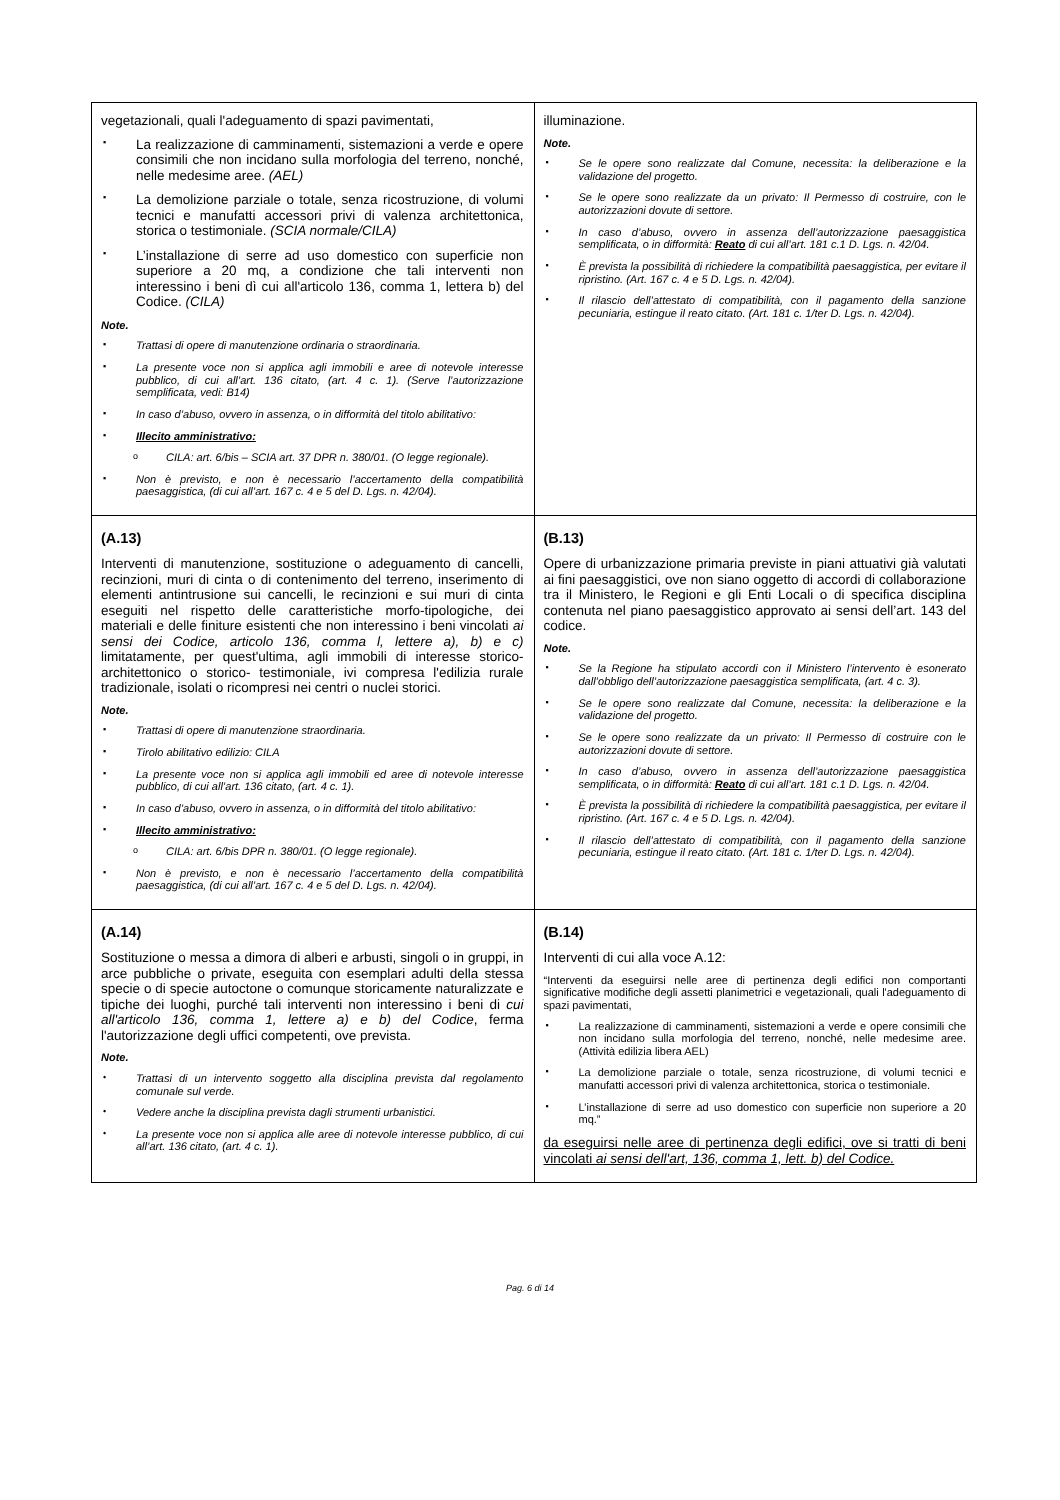| vegetazionali, quali l'adeguamento di spazi pavimentati, ▪ La realizzazione di camminamenti, sistemazioni a verde e opere consimili che non incidano sulla morfologia del terreno, nonché, nelle medesime aree. (AEL) ▪ La demolizione parziale o totale, senza ricostruzione, di volumi tecnici e manufatti accessori privi di valenza architettonica, storica o testimoniale. (SCIA normale/CILA) ▪ L’installazione di serre ad uso domestico con superficie non superiore a 20 mq, a condizione che tali interventi non interessino i beni dì cui all'articolo 136, comma 1, lettera b) del Codice. (CILA) Note. ▪ Trattasi di opere di manutenzione ordinaria o straordinaria. ▪ La presente voce non si applica agli immobili e aree di notevole interesse pubblico, di cui all’art. 136 citato, (art. 4 c. 1). (Serve l’autorizzazione semplificata, vedi: B14) ▪ In caso d’abuso, ovvero in assenza, o in difformità del titolo abilitativo: ▪ Illecito amministrativo: o CILA: art. 6/bis – SCIA art. 37 DPR n. 380/01. (O legge regionale). ▪ Non è previsto, e non è necessario l’accertamento della compatibilità paesaggistica, (di cui all’art. 167 c. 4 e 5 del D. Lgs. n. 42/04). | illuminazione. Note. ▪ Se le opere sono realizzate dal Comune, necessita: la deliberazione e la validazione del progetto. ▪ Se le opere sono realizzate da un privato: Il Permesso di costruire, con le autorizzazioni dovute di settore. ▪ In caso d’abuso, ovvero in assenza dell’autorizzazione paesaggistica semplificata, o in difformità: Reato di cui all’art. 181 c.1 D. Lgs. n. 42/04. ▪ È prevista la possibilità di richiedere la compatibilità paesaggistica, per evitare il ripristino. (Art. 167 c. 4 e 5 D. Lgs. n. 42/04). ▪ Il rilascio dell’attestato di compatibilità, con il pagamento della sanzione pecuniaria, estingue il reato citato. (Art. 181 c. 1/ter D. Lgs. n. 42/04). |
| (A.13) Interventi di manutenzione, sostituzione o adeguamento di cancelli, recinzioni, muri di cinta o di contenimento del terreno, inserimento di elementi antintrusione sui cancelli, le recinzioni e sui muri di cinta eseguiti nel rispetto delle caratteristiche morfo-tipologiche, dei materiali e delle finiture esistenti che non interessino i beni vincolati ai sensi dei Codice, articolo 136, comma l, lettere a), b) e c) limitatamente, per quest'ultima, agli immobili di interesse storico-architettonico o storico- testimoniale, ivi compresa l'edilizia rurale tradizionale, isolati o ricompresi nei centri o nuclei storici. Note. ▪ Trattasi di opere di manutenzione straordinaria. ▪ Tirolo abilitativo edilizio: CILA ▪ La presente voce non si applica agli immobili ed aree di notevole interesse pubblico, di cui all’art. 136 citato, (art. 4 c. 1). ▪ In caso d’abuso, ovvero in assenza, o in difformità del titolo abilitativo: ▪ Illecito amministrativo: o CILA: art. 6/bis DPR n. 380/01. (O legge regionale). ▪ Non è previsto, e non è necessario l’accertamento della compatibilità paesaggistica, (di cui all’art. 167 c. 4 e 5 del D. Lgs. n. 42/04). | (B.13) Opere di urbanizzazione primaria previste in piani attuativi già valutati ai fini paesaggistici, ove non siano oggetto di accordi di collaborazione tra il Ministero, le Regioni e gli Enti Locali o di specifica disciplina contenuta nel piano paesaggistico approvato ai sensi dell’art. 143 del codice. Note. ▪ Se la Regione ha stipulato accordi con il Ministero l’intervento è esonerato dall’obbligo dell’autorizzazione paesaggistica semplificata, (art. 4 c. 3). ▪ Se le opere sono realizzate dal Comune, necessita: la deliberazione e la validazione del progetto. ▪ Se le opere sono realizzate da un privato: Il Permesso di costruire con le autorizzazioni dovute di settore. ▪ In caso d’abuso, ovvero in assenza dell’autorizzazione paesaggistica semplificata, o in difformità: Reato di cui all’art. 181 c.1 D. Lgs. n. 42/04. ▪ È prevista la possibilità di richiedere la compatibilità paesaggistica, per evitare il ripristino. (Art. 167 c. 4 e 5 D. Lgs. n. 42/04). ▪ Il rilascio dell’attestato di compatibilità, con il pagamento della sanzione pecuniaria, estingue il reato citato. (Art. 181 c. 1/ter D. Lgs. n. 42/04). |
| (A.14) Sostituzione o messa a dimora di alberi e arbusti, singoli o in gruppi, in arce pubbliche o private, eseguita con esemplari adulti della stessa specie o di specie autoctone o comunque storicamente naturalizzate e tipiche dei luoghi, purché tali interventi non interessino i beni di cui all'articolo 136, comma 1, lettere a) e b) del Codice , ferma l'autorizzazione degli uffici competenti, ove prevista. Note. • Trattasi di un intervento soggetto alla disciplina prevista dal regolamento comunale sul verde. • Vedere anche la disciplina prevista dagli strumenti urbanistici. • La presente voce non si applica alle aree di notevole interesse pubblico, di cui all’art. 136 citato, (art. 4 c. 1). | (B.14) Interventi di cui alla voce A.12: “Interventi da eseguirsi nelle aree di pertinenza degli edifici non comportanti significative modifiche degli assetti planimetrici e vegetazionali, quali l'adeguamento di spazi pavimentati, ▪ La realizzazione di camminamenti, sistemazioni a verde e opere consimili che non incidano sulla morfologia del terreno, nonché, nelle medesime aree. (Attività edilizia libera AEL) ▪ La demolizione parziale o totale, senza ricostruzione, di volumi tecnici e manufatti accessori privi di valenza architettonica, storica o testimoniale. ▪ L’installazione di serre ad uso domestico con superficie non superiore a 20 mq.” da eseguirsi nelle aree di pertinenza degli edifici, ove si tratti di beni vincolati ai sensi dell'art, 136, comma 1, lett. b) del Codice. |
Pag. 6 di 14